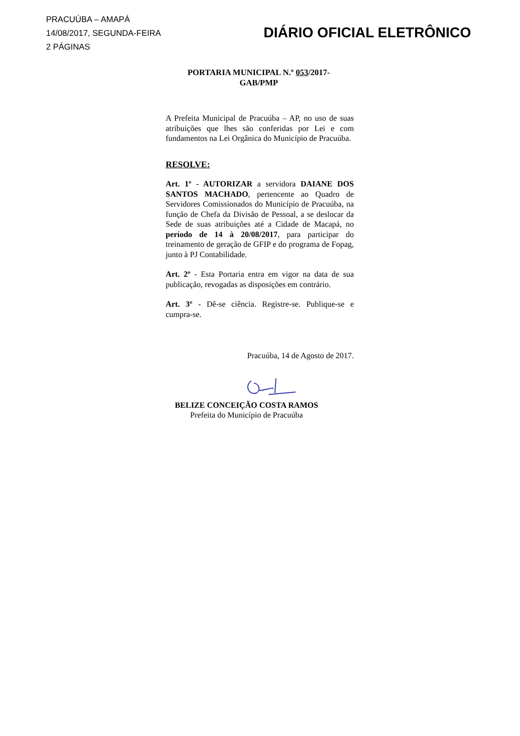PRACUÚBA – AMAPÁ
14/08/2017, SEGUNDA-FEIRA
2 PÁGINAS
DIÁRIO OFICIAL ELETRÔNICO
PORTARIA MUNICIPAL N.º 053/2017-
GAB/PMP
A Prefeita Municipal de Pracuúba – AP, no uso de suas atribuições que lhes são conferidas por Lei e com fundamentos na Lei Orgânica do Município de Pracuúba.
RESOLVE:
Art. 1º - AUTORIZAR a servidora DAIANE DOS SANTOS MACHADO, pertencente ao Quadro de Servidores Comissionados do Município de Pracuúba, na função de Chefa da Divisão de Pessoal, a se deslocar da Sede de suas atribuições até a Cidade de Macapá, no período de 14 à 20/08/2017, para participar do treinamento de geração de GFIP e do programa de Fopag, junto à PJ Contabilidade.
Art. 2º - Esta Portaria entra em vigor na data de sua publicação, revogadas as disposições em contrário.
Art. 3º - Dê-se ciência. Registre-se. Publique-se e cumpra-se.
Pracuúba, 14 de Agosto de 2017.
BELIZE CONCEIÇÃO COSTA RAMOS
Prefeita do Município de Pracuúba